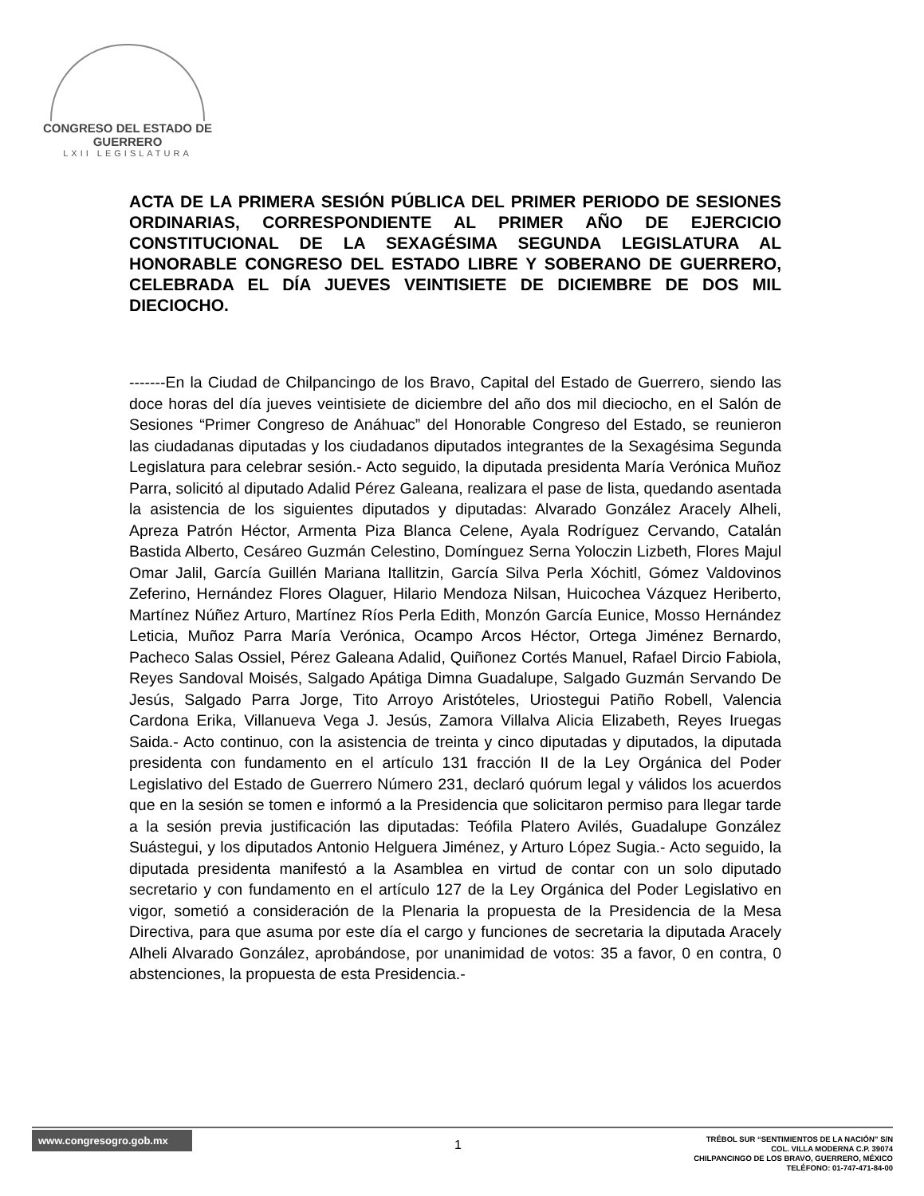CONGRESO DEL ESTADO DE GUERRERO
LXII LEGISLATURA
ACTA DE LA PRIMERA SESIÓN PÚBLICA DEL PRIMER PERIODO DE SESIONES ORDINARIAS, CORRESPONDIENTE AL PRIMER AÑO DE EJERCICIO CONSTITUCIONAL DE LA SEXAGÉSIMA SEGUNDA LEGISLATURA AL HONORABLE CONGRESO DEL ESTADO LIBRE Y SOBERANO DE GUERRERO, CELEBRADA EL DÍA JUEVES VEINTISIETE DE DICIEMBRE DE DOS MIL DIECIOCHO.
-------En la Ciudad de Chilpancingo de los Bravo, Capital del Estado de Guerrero, siendo las doce horas del día jueves veintisiete de diciembre del año dos mil dieciocho, en el Salón de Sesiones “Primer Congreso de Anáhuac” del Honorable Congreso del Estado, se reunieron las ciudadanas diputadas y los ciudadanos diputados integrantes de la Sexagésima Segunda Legislatura para celebrar sesión.- Acto seguido, la diputada presidenta María Verónica Muñoz Parra, solicitó al diputado Adalid Pérez Galeana, realizara el pase de lista, quedando asentada la asistencia de los siguientes diputados y diputadas: Alvarado González Aracely Alheli, Apreza Patrón Héctor, Armenta Piza Blanca Celene, Ayala Rodríguez Cervando, Catalán Bastida Alberto, Cesáreo Guzmán Celestino, Domínguez Serna Yoloczin Lizbeth, Flores Majul Omar Jalil, García Guillén Mariana Itallitzin, García Silva Perla Xóchitl, Gómez Valdovinos Zeferino, Hernández Flores Olaguer, Hilario Mendoza Nilsan, Huicochea Vázquez Heriberto, Martínez Núñez Arturo, Martínez Ríos Perla Edith, Monzón García Eunice, Mosso Hernández Leticia, Muñoz Parra María Verónica, Ocampo Arcos Héctor, Ortega Jiménez Bernardo, Pacheco Salas Ossiel, Pérez Galeana Adalid, Quiñonez Cortés Manuel, Rafael Dircio Fabiola, Reyes Sandoval Moisés, Salgado Apátiga Dimna Guadalupe, Salgado Guzmán Servando De Jesús, Salgado Parra Jorge, Tito Arroyo Aristóteles, Uriostegui Patiño Robell, Valencia Cardona Erika, Villanueva Vega J. Jesús, Zamora Villalva Alicia Elizabeth, Reyes Iruegas Saida.- Acto continuo, con la asistencia de treinta y cinco diputadas y diputados, la diputada presidenta con fundamento en el artículo 131 fracción II de la Ley Orgánica del Poder Legislativo del Estado de Guerrero Número 231, declaró quórum legal y válidos los acuerdos que en la sesión se tomen e informó a la Presidencia que solicitaron permiso para llegar tarde a la sesión previa justificación las diputadas: Teófila Platero Avilés, Guadalupe González Suástegui, y los diputados Antonio Helguera Jiménez, y Arturo López Sugia.- Acto seguido, la diputada presidenta manifestó a la Asamblea en virtud de contar con un solo diputado secretario y con fundamento en el artículo 127 de la Ley Orgánica del Poder Legislativo en vigor, sometió a consideración de la Plenaria la propuesta de la Presidencia de la Mesa Directiva, para que asuma por este día el cargo y funciones de secretaria la diputada Aracely Alheli Alvarado González, aprobándose, por unanimidad de votos: 35 a favor, 0 en contra, 0 abstenciones, la propuesta de esta Presidencia.-
www.congresogro.gob.mx
1
TRÉBOL SUR “SENTIMIENTOS DE LA NACIÓN” S/N
COL. VILLA MODERNA C.P. 39074
CHILPANCINGO DE LOS BRAVO, GUERRERO, MÉXICO
TELÉFONO: 01-747-471-84-00